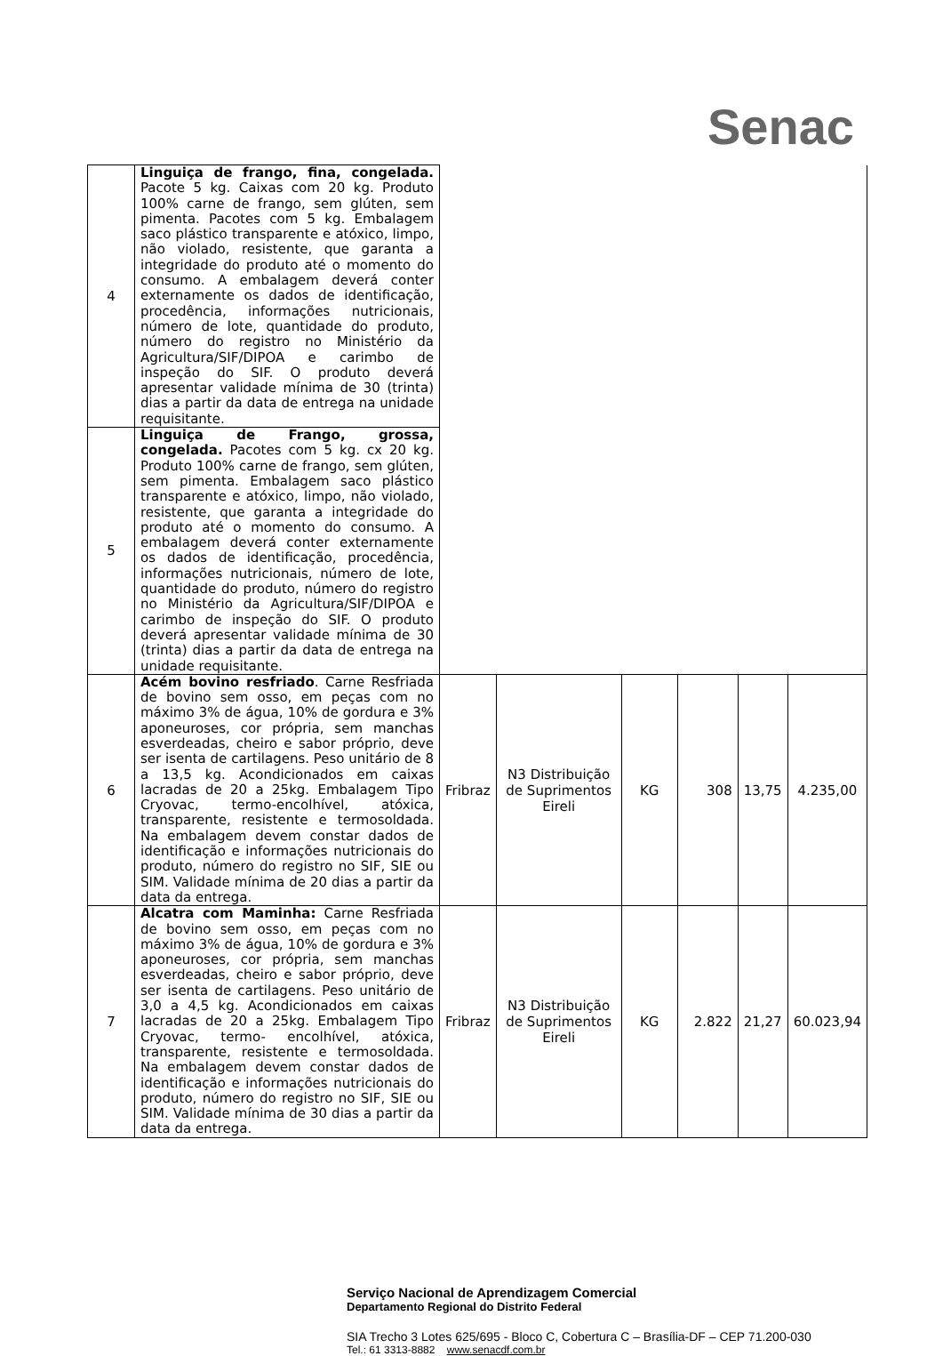Senac
| 4 | Linguiça de frango, fina, congelada. Pacote 5 kg. Caixas com 20 kg. Produto 100% carne de frango, sem glúten, sem pimenta. Pacotes com 5 kg. Embalagem saco plástico transparente e atóxico, limpo, não violado, resistente, que garanta a integridade do produto até o momento do consumo. A embalagem deverá conter externamente os dados de identificação, procedência, informações nutricionais, número de lote, quantidade do produto, número do registro no Ministério da Agricultura/SIF/DIPOA e carimbo de inspeção do SIF. O produto deverá apresentar validade mínima de 30 (trinta) dias a partir da data de entrega na unidade requisitante. | | | | | | |
| 5 | Linguiça de Frango, grossa, congelada. Pacotes com 5 kg. cx 20 kg. Produto 100% carne de frango, sem glúten, sem pimenta. Embalagem saco plástico transparente e atóxico, limpo, não violado, resistente, que garanta a integridade do produto até o momento do consumo. A embalagem deverá conter externamente os dados de identificação, procedência, informações nutricionais, número de lote, quantidade do produto, número do registro no Ministério da Agricultura/SIF/DIPOA e carimbo de inspeção do SIF. O produto deverá apresentar validade mínima de 30 (trinta) dias a partir da data de entrega na unidade requisitante. | | | | | | |
| 6 | Acém bovino resfriado . Carne Resfriada de bovino sem osso, em peças com no máximo 3% de água, 10% de gordura e 3% aponeuroses, cor própria, sem manchas esverdeadas, cheiro e sabor próprio, deve ser isenta de cartilagens. Peso unitário de 8 a 13,5 kg. Acondicionados em caixas lacradas de 20 a 25kg. Embalagem Tipo Cryovac, termo-encolhível, atóxica, transparente, resistente e termosoldada. Na embalagem devem constar dados de identificação e informações nutricionais do produto, número do registro no SIF, SIE ou SIM. Validade mínima de 20 dias a partir da data da entrega. | Fribraz | N3 Distribuição de Suprimentos Eireli | KG | 308 | 13,75 | 4.235,00 |
| 7 | Alcatra com Maminha: Carne Resfriada de bovino sem osso, em peças com no máximo 3% de água, 10% de gordura e 3% aponeuroses, cor própria, sem manchas esverdeadas, cheiro e sabor próprio, deve ser isenta de cartilagens. Peso unitário de 3,0 a 4,5 kg. Acondicionados em caixas lacradas de 20 a 25kg. Embalagem Tipo Cryovac, termo- encolhível, atóxica, transparente, resistente e termosoldada. Na embalagem devem constar dados de identificação e informações nutricionais do produto, número do registro no SIF, SIE ou SIM. Validade mínima de 30 dias a partir da data da entrega. | Fribraz | N3 Distribuição de Suprimentos Eireli | KG | 2.822 | 21,27 | 60.023,94 |
Serviço Nacional de Aprendizagem Comercial
Departamento Regional do Distrito Federal
SIA Trecho 3 Lotes 625/695 - Bloco C, Cobertura C – Brasília-DF – CEP 71.200-030
Tel.: 61 3313-8882 www.senacdf.com.br